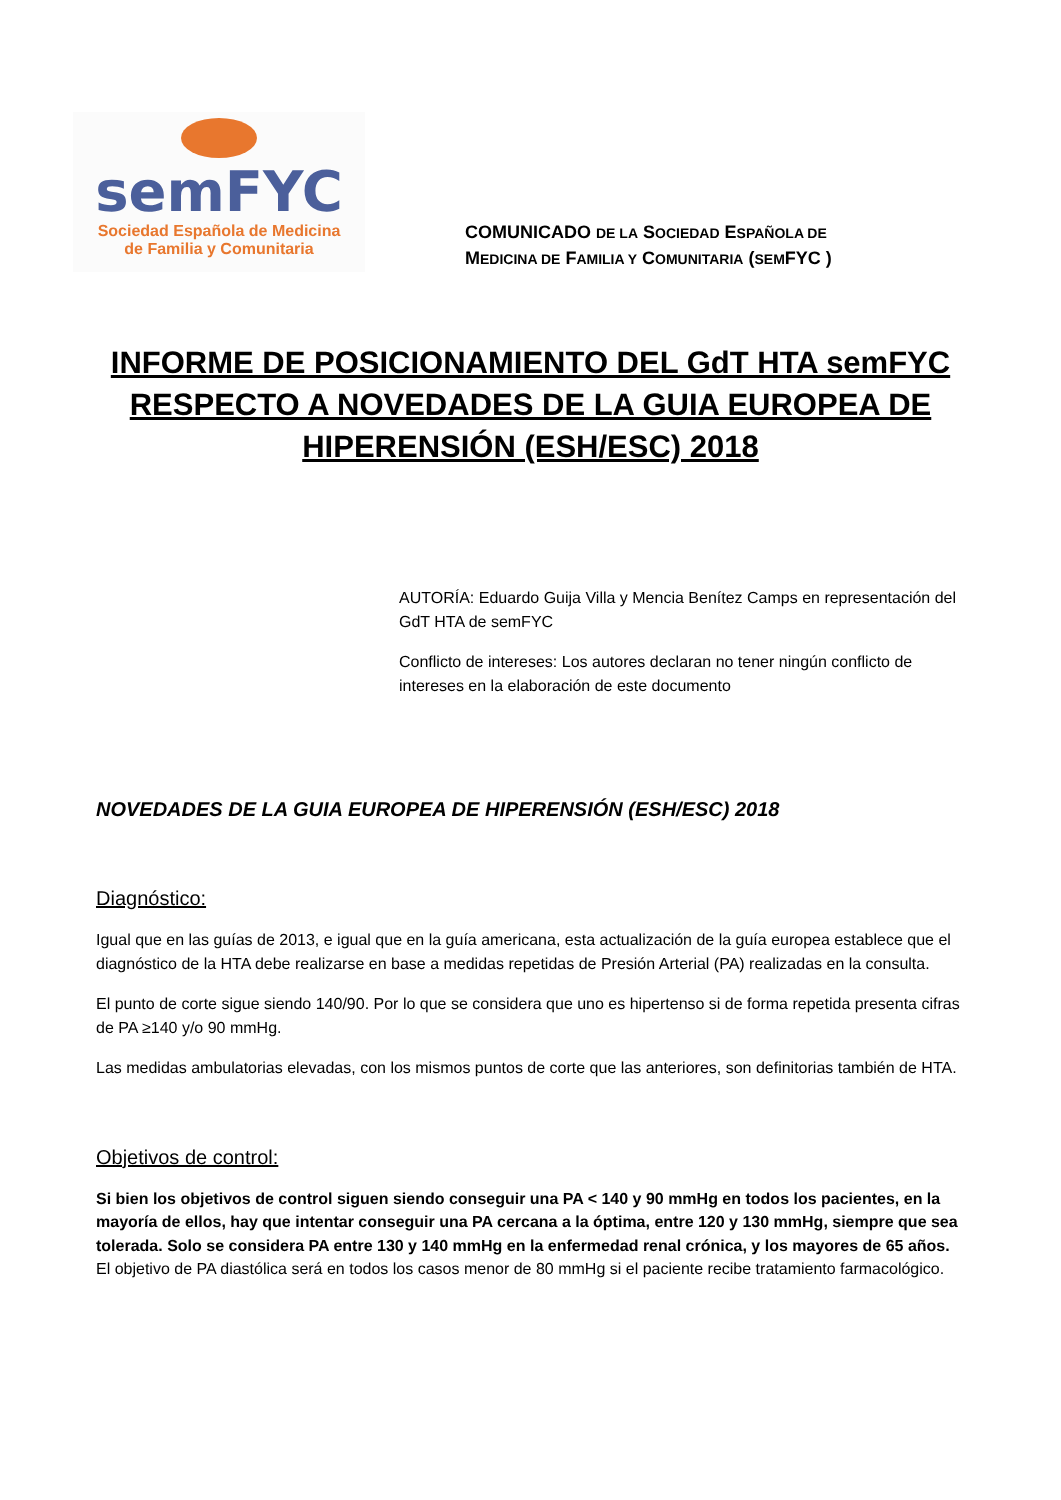semFYC
Sociedad Española de Medicina
de Familia y Comunitaria
COMUNICADO DE LA SOCIEDAD ESPAÑOLA DE
MEDICINA DE FAMILIA Y COMUNITARIA (SEMFYC )
INFORME DE POSICIONAMIENTO DEL GdT HTA semFYC RESPECTO A NOVEDADES DE LA GUIA EUROPEA DE HIPERENSIÓN (ESH/ESC) 2018
AUTORÍA: Eduardo Guija Villa y Mencia Benítez Camps en representación del GdT HTA de semFYC
Conflicto de intereses: Los autores declaran no tener ningún conflicto de intereses en la elaboración de este documento
NOVEDADES DE LA GUIA EUROPEA DE HIPERENSIÓN (ESH/ESC) 2018
Diagnóstico:
Igual que en las guías de 2013, e igual que en la guía americana, esta actualización de la guía europea establece que el diagnóstico de la HTA debe realizarse en base a medidas repetidas de Presión Arterial (PA) realizadas en la consulta.
El punto de corte sigue siendo 140/90. Por lo que se considera que uno es hipertenso si de forma repetida presenta cifras de PA ≥140 y/o 90 mmHg.
Las medidas ambulatorias elevadas, con los mismos puntos de corte que las anteriores, son definitorias también de HTA.
Objetivos de control:
Si bien los objetivos de control siguen siendo conseguir una PA < 140 y 90 mmHg en todos los pacientes, en la mayoría de ellos, hay que intentar conseguir una PA cercana a la óptima, entre 120 y 130 mmHg, siempre que sea tolerada. Solo se considera PA entre 130 y 140 mmHg en la enfermedad renal crónica, y los mayores de 65 años. El objetivo de PA diastólica será en todos los casos menor de 80 mmHg si el paciente recibe tratamiento farmacológico.